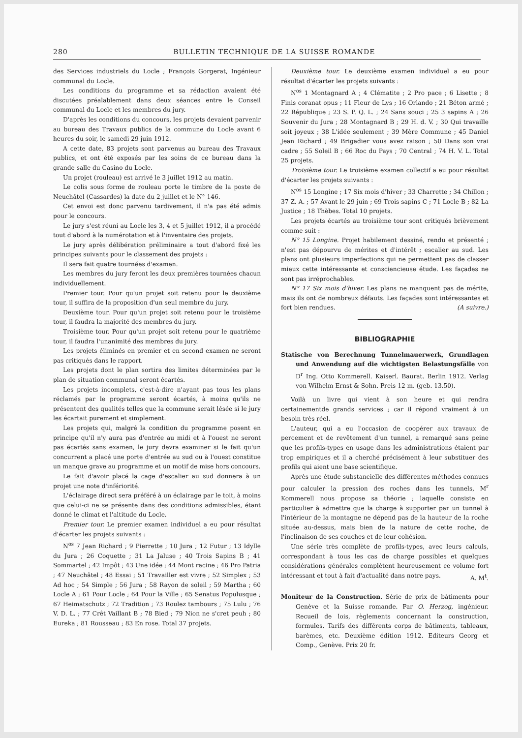280 BULLETIN TECHNIQUE DE LA SUISSE ROMANDE
des Services industriels du Locle ; François Gorgerat, Ingénieur communal du Locle.
Les conditions du programme et sa rédaction avaient été discutées préalablement dans deux séances entre le Conseil communal du Locle et les membres du jury.
D'après les conditions du concours, les projets devaient parvenir au bureau des Travaux publics de la commune du Locle avant 6 heures du soir, le samedi 29 juin 1912.
A cette date, 83 projets sont parvenus au bureau des Travaux publics, et ont été exposés par les soins de ce bureau dans la grande salle du Casino du Locle.
Un projet (rouleau) est arrivé le 3 juillet 1912 au matin.
Le colis sous forme de rouleau porte le timbre de la poste de Neuchâtel (Cassardes) la date du 2 juillet et le N° 146.
Cet envoi est donc parvenu tardivement, il n'a pas été admis pour le concours.
Le jury s'est réuni au Locle les 3, 4 et 5 juillet 1912, il a procédé tout d'abord à la numérotation et à l'inventaire des projets.
Le jury après délibération préliminaire a tout d'abord fixé les principes suivants pour le classement des projets :
Il sera fait quatre tournées d'examen.
Les membres du jury feront les deux premières tournées chacun individuellement.
Premier tour. Pour qu'un projet soit retenu pour le deuxième tour, il suffira de la proposition d'un seul membre du jury.
Deuxième tour. Pour qu'un projet soit retenu pour le troisième tour, il faudra la majorité des membres du jury.
Troisième tour. Pour qu'un projet soit retenu pour le quatrième tour, il faudra l'unanimité des membres du jury.
Les projets éliminés en premier et en second examen ne seront pas critiqués dans le rapport.
Les projets dont le plan sortira des limites déterminées par le plan de situation communal seront écartés.
Les projets incomplets, c'est-à-dire n'ayant pas tous les plans réclamés par le programme seront écartés, à moins qu'ils ne présentent des qualités telles que la commune serait lésée si le jury les écartait purement et simplement.
Les projets qui, malgré la condition du programme posent en principe qu'il n'y aura pas d'entrée au midi et à l'ouest ne seront pas écartés sans examen, le jury devra examiner si le fait qu'un concurrent a placé une porte d'entrée au sud ou à l'ouest constitue un manque grave au programme et un motif de mise hors concours.
Le fait d'avoir placé la cage d'escalier au sud donnera à un projet une note d'infériorité.
L'éclairage direct sera préféré à un éclairage par le toit, à moins que celui-ci ne se présente dans des conditions admissibles, étant donné le climat et l'altitude du Locle.
Premier tour. Le premier examen individuel a eu pour résultat d'écarter les projets suivants :
N<sup>os</sup> 7 Jean Richard ; 9 Pierrette ; 10 Jura ; 12 Futur ; 13 Idylle du Jura ; 26 Coquette ; 31 La Jaluse ; 40 Trois Sapins B ; 41 Sommartel ; 42 Impôt ; 43 Une idée ; 44 Mont racine ; 46 Pro Patria ; 47 Neuchâtel ; 48 Essai ; 51 Travailler est vivre ; 52 Simplex ; 53 Ad hoc ; 54 Simple ; 56 Jura ; 58 Rayon de soleil ; 59 Martha ; 60 Locle A ; 61 Pour Locle ; 64 Pour la Ville ; 65 Senatus Populusque ; 67 Heimatschutz ; 72 Tradition ; 73 Roulez tambours ; 75 Lulu ; 76 V. D. L. ; 77 Crêt Vaillant B ; 78 Bied ; 79 Nion ne s'cret peuh ; 80 Eureka ; 81 Rousseau ; 83 En rose. Total 37 projets.
Deuxième tour. Le deuxième examen individuel a eu pour résultat d'écarter les projets suivants :
N<sup>os</sup> 1 Montagnard A ; 4 Clématite ; 2 Pro pace ; 6 Lisette ; 8 Finis coranat opus ; 11 Fleur de Lys ; 16 Orlando ; 21 Béton armé ; 22 République ; 23 S. P. Q. L. ; 24 Sans souci ; 25 3 sapins A ; 26 Souvenir du Jura ; 28 Montagnard B ; 29 H. d. V. ; 30 Qui travaille soit joyeux ; 38 L'idée seulement ; 39 Mère Commune ; 45 Daniel Jean Richard ; 49 Brigadier vous avez raison ; 50 Dans son vrai cadre ; 55 Soleil B ; 66 Roc du Pays ; 70 Central ; 74 H. V. L. Total 25 projets.
Troisième tour. Le troisième examen collectif a eu pour résultat d'écarter les projets suivants :
N<sup>os</sup> 15 Longine ; 17 Six mois d'hiver ; 33 Charrette ; 34 Chillon ; 37 Z. A. ; 57 Avant le 29 juin ; 69 Trois sapins C ; 71 Locle B ; 82 La Justice ; 18 Thèbes. Total 10 projets.
Les projets écartés au troisième tour sont critiqués brièvement comme suit :
N° 15 Longine. Projet habilement dessiné, rendu et présenté ; n'est pas dépourvu de mérites et d'intérêt ; escalier au sud. Les plans ont plusieurs imperfections qui ne permettent pas de classer mieux cette intéressante et consciencieuse étude. Les façades ne sont pas irréprochables.
N° 17 Six mois d'hiver. Les plans ne manquent pas de mérite, mais ils ont de nombreux défauts. Les façades sont intéressantes et fort bien rendues. (A suivre.)
BIBLIOGRAPHIE
Statische von Berechnung Tunnelmauerwerk, Grundlagen und Anwendung auf die wichtigsten Belastungsfälle von D<sup>r</sup> Ing. Otto Kommerell. Kaiserl. Baurat. Berlin 1912. Verlag von Wilhelm Ernst & Sohn. Preis 12 m. (geb. 13.50).
Voilà un livre qui vient à son heure et qui rendra certainementde grands services ; car il répond vraiment à un besoin très réel.
L'auteur, qui a eu l'occasion de coopérer aux travaux de percement et de revêtement d'un tunnel, a remarqué sans peine que les profils-types en usage dans les administrations étaient par trop empiriques et il a cherché précisément à leur substituer des profils qui aient une base scientifique.
Après une étude substancielle des différentes méthodes connues pour calculer la pression des roches dans les tunnels, M<sup>r</sup> Kommerell nous propose sa théorie ; laquelle consiste en particulier à admettre que la charge à supporter par un tunnel à l'intérieur de la montagne ne dépend pas de la hauteur de la roche située au-dessus, mais bien de la nature de cette roche, de l'inclinaison de ses couches et de leur cohésion.
Une série très complète de profils-types, avec leurs calculs, correspondant à tous les cas de charge possibles et quelques considérations générales complètent heureusement ce volume fort intéressant et tout à fait d'actualité dans notre pays. A. M<sup>t</sup>.
Moniteur de la Construction. Série de prix de bâtiments pour Genève et la Suisse romande. Par O. Herzog, ingénieur. Recueil de lois, règlements concernant la construction, formules. Tarifs des différents corps de bâtiments, tableaux, barèmes, etc. Deuxième édition 1912. Editeurs Georg et Comp., Genève. Prix 20 fr.